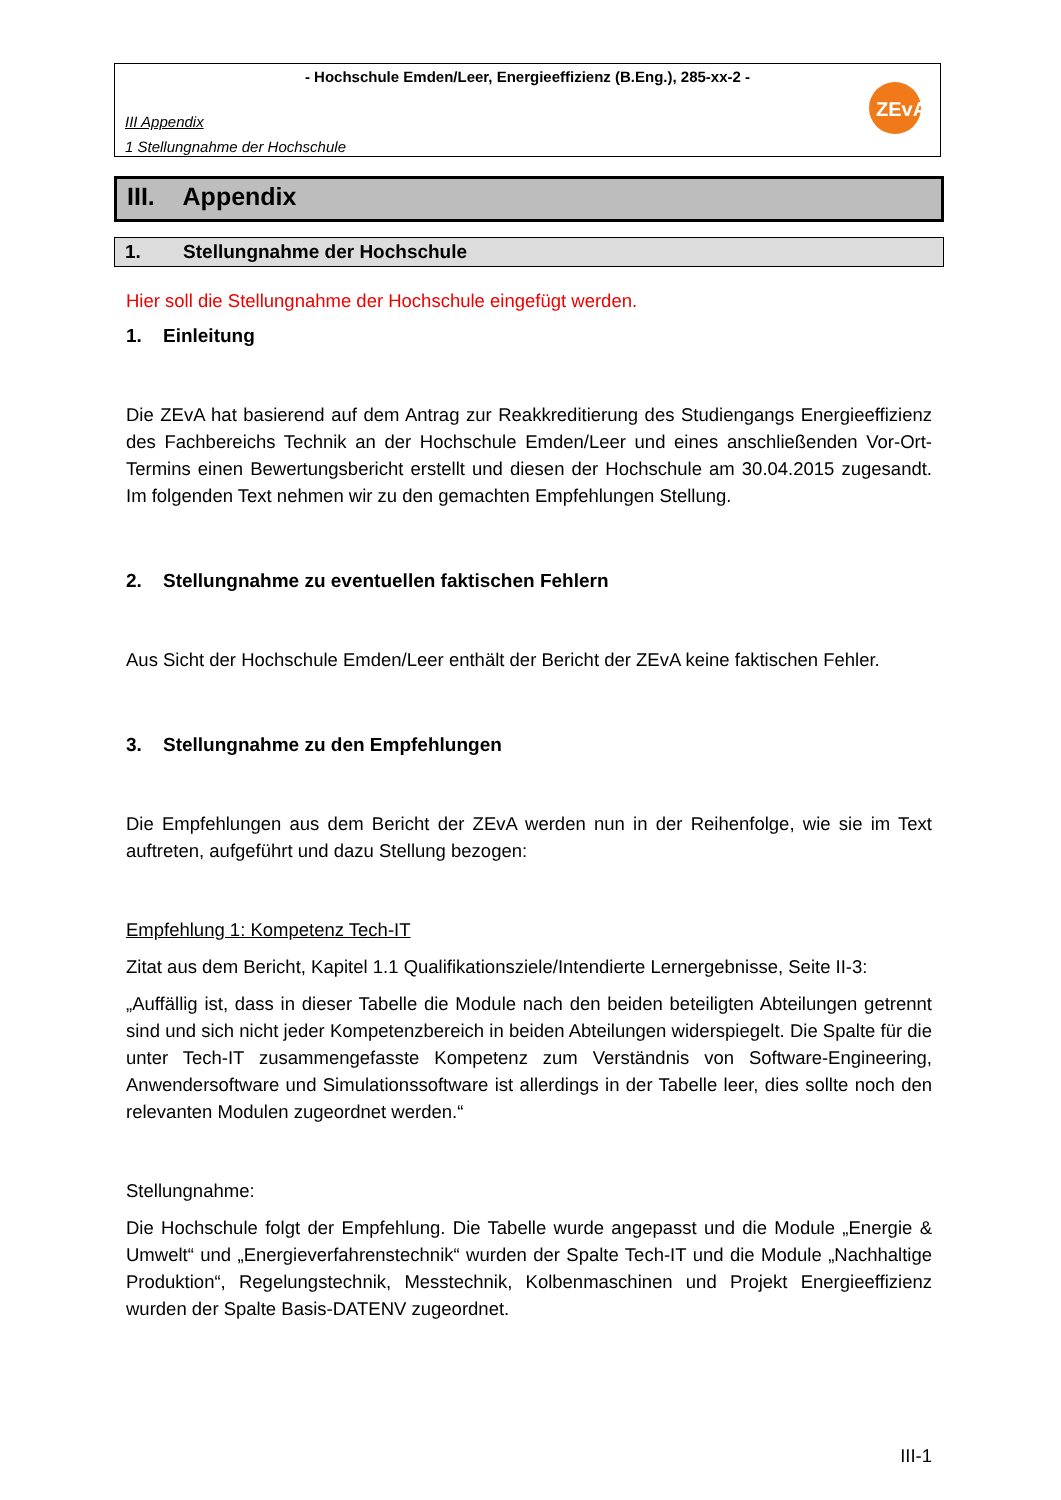- Hochschule Emden/Leer, Energieeffizienz (B.Eng.), 285-xx-2 -
III Appendix
1 Stellungnahme der Hochschule
ZEvA
III. Appendix
1. Stellungnahme der Hochschule
Hier soll die Stellungnahme der Hochschule eingefügt werden.
1. Einleitung
Die ZEvA hat basierend auf dem Antrag zur Reakkreditierung des Studiengangs Energieeffizienz des Fachbereichs Technik an der Hochschule Emden/Leer und eines anschließenden Vor-Ort-Termins einen Bewertungsbericht erstellt und diesen der Hochschule am 30.04.2015 zugesandt. Im folgenden Text nehmen wir zu den gemachten Empfehlungen Stellung.
2. Stellungnahme zu eventuellen faktischen Fehlern
Aus Sicht der Hochschule Emden/Leer enthält der Bericht der ZEvA keine faktischen Fehler.
3. Stellungnahme zu den Empfehlungen
Die Empfehlungen aus dem Bericht der ZEvA werden nun in der Reihenfolge, wie sie im Text auftreten, aufgeführt und dazu Stellung bezogen:
Empfehlung 1: Kompetenz Tech-IT
Zitat aus dem Bericht, Kapitel 1.1 Qualifikationsziele/Intendierte Lernergebnisse, Seite II-3:
„Auffällig ist, dass in dieser Tabelle die Module nach den beiden beteiligten Abteilungen getrennt sind und sich nicht jeder Kompetenzbereich in beiden Abteilungen widerspiegelt. Die Spalte für die unter Tech-IT zusammengefasste Kompetenz zum Verständnis von Software-Engineering, Anwendersoftware und Simulationssoftware ist allerdings in der Tabelle leer, dies sollte noch den relevanten Modulen zugeordnet werden.“
Stellungnahme:
Die Hochschule folgt der Empfehlung. Die Tabelle wurde angepasst und die Module „Energie & Umwelt“ und „Energieverfahrenstechnik“ wurden der Spalte Tech-IT und die Module „Nachhaltige Produktion“, Regelungstechnik, Messtechnik, Kolbenmaschinen und Projekt Energieeffizienz wurden der Spalte Basis-DATENV zugeordnet.
III-1